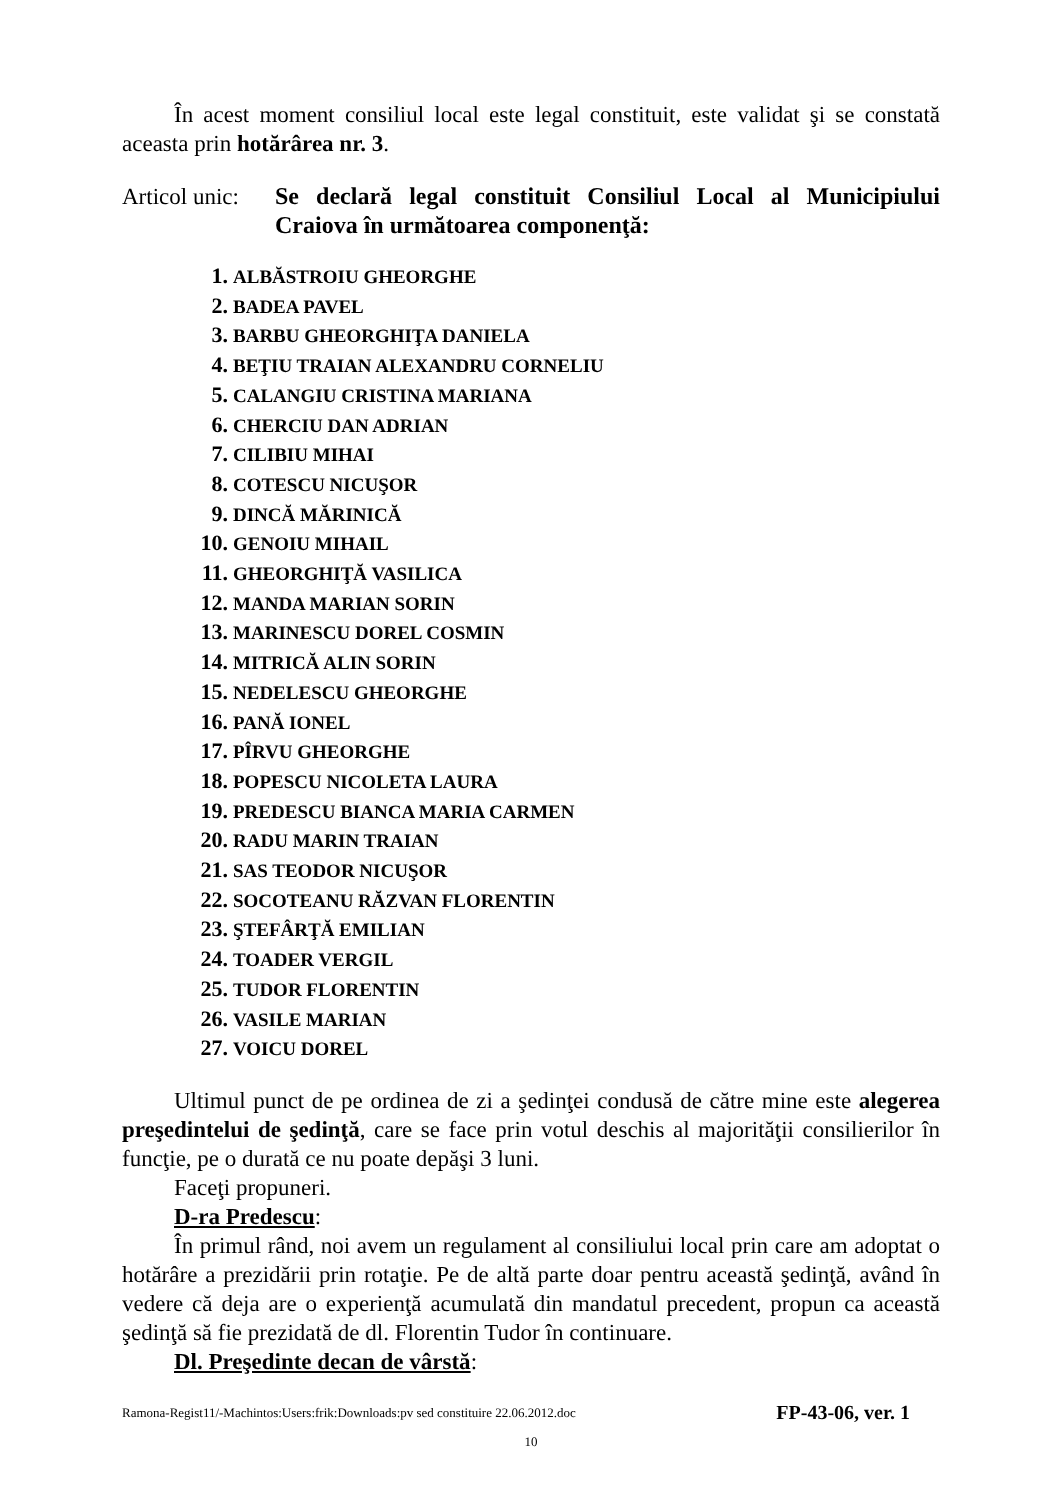În acest moment consiliul local este legal constituit, este validat şi se constată aceasta prin hotărârea nr. 3.
Articol unic:
Se declară legal constituit Consiliul Local al Municipiului Craiova în următoarea componenţă:
1. ALBĂSTROIU GHEORGHE
2. BADEA PAVEL
3. BARBU GHEORGHIŢA DANIELA
4. BEŢIU TRAIAN ALEXANDRU CORNELIU
5. CALANGIU CRISTINA MARIANA
6. CHERCIU DAN ADRIAN
7. CILIBIU MIHAI
8. COTESCU NICUŞOR
9. DINCĂ MĂRINICĂ
10. GENOIU MIHAIL
11. GHEORGHIŢĂ VASILICA
12. MANDA MARIAN SORIN
13. MARINESCU DOREL COSMIN
14. MITRICĂ ALIN SORIN
15. NEDELESCU GHEORGHE
16. PANĂ IONEL
17. PÎRVU GHEORGHE
18. POPESCU NICOLETA LAURA
19. PREDESCU BIANCA MARIA CARMEN
20. RADU MARIN TRAIAN
21. SAS TEODOR NICUŞOR
22. SOCOTEANU RĂZVAN FLORENTIN
23. ŞTEFÂRŢĂ EMILIAN
24. TOADER VERGIL
25. TUDOR FLORENTIN
26. VASILE MARIAN
27. VOICU DOREL
Ultimul punct de pe ordinea de zi a şedinţei condusă de către mine este alegerea preşedintelui de şedinţă, care se face prin votul deschis al majorităţii consilierilor în funcţie, pe o durată ce nu poate depăşi 3 luni.
Faceţi propuneri.
D-ra Predescu:
În primul rând, noi avem un regulament al consiliului local prin care am adoptat o hotărâre a prezidării prin rotaţie. Pe de altă parte doar pentru această şedinţă, având în vedere că deja are o experienţă acumulată din mandatul precedent, propun ca această şedinţă să fie prezidată de dl. Florentin Tudor în continuare.
Dl. Preşedinte decan de vârstă:
Ramona-Regist11/-Machintos:Users:frik:Downloads:pv sed constituire 22.06.2012.doc FP-43-06, ver. 1
10